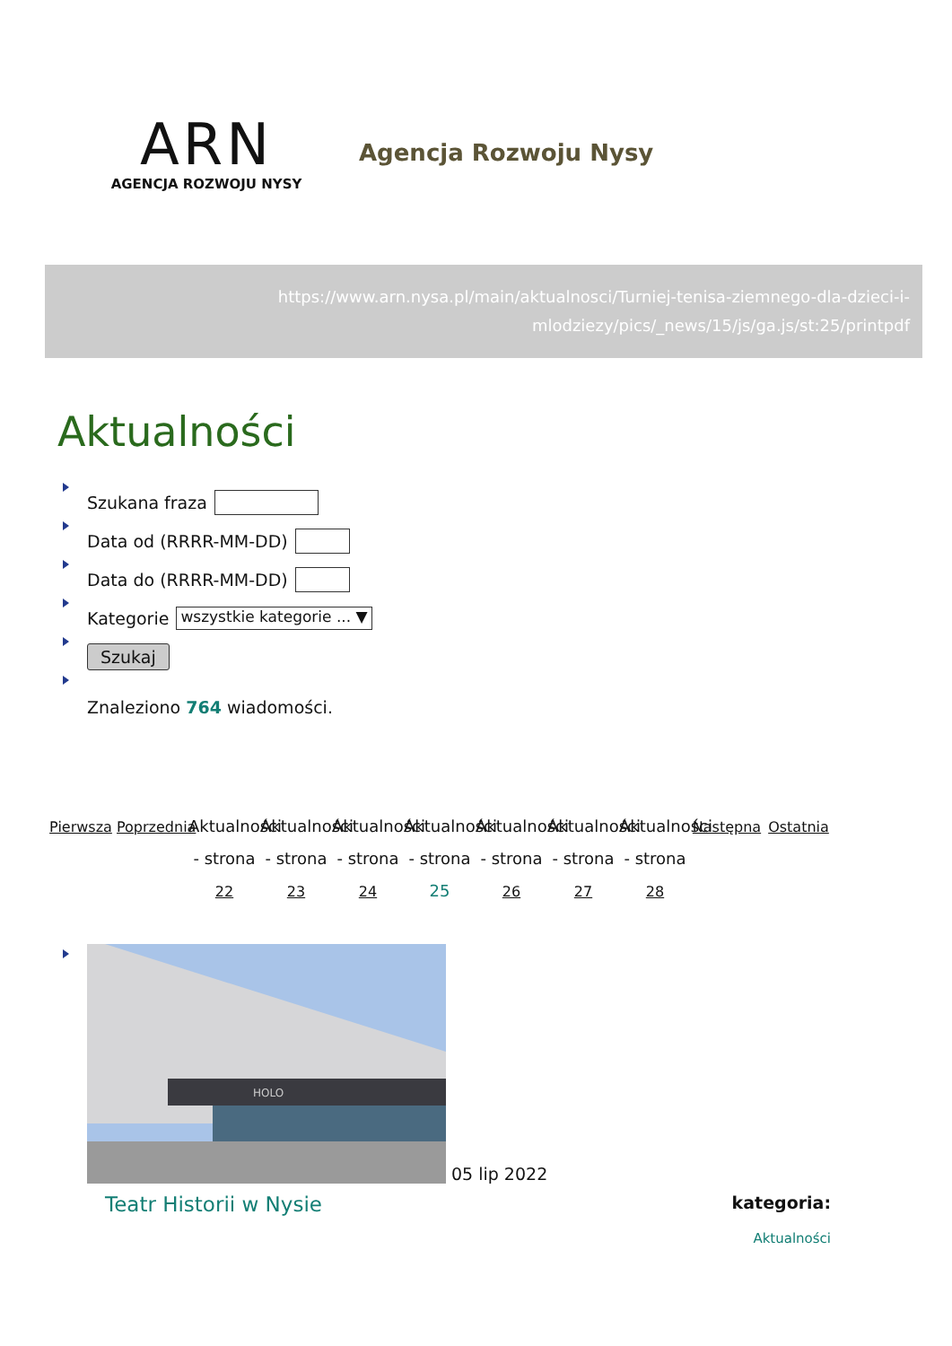ARN
AGENCJA ROZWOJU NYSY
Agencja Rozwoju Nysy
https://www.arn.nysa.pl/main/aktualnosci/Turniej-tenisa-ziemnego-dla-dzieci-i-mlodziezy/pics/_news/15/js/ga.js/st:25/printpdf
Aktualności
Szukana fraza
Data od (RRRR-MM-DD)
Data do (RRRR-MM-DD)
Kategorie wszystkie kategorie ... ▼
Szukaj
Znaleziono 764 wiadomości.
Pierwsza
Poprzednia
Aktualności - strona 22
Aktualności - strona 23
Aktualności - strona 24
Aktualności - strona 25
Aktualności - strona 26
Aktualności - strona 27
Aktualności - strona 28
Następna
Ostatnia
HOLO
05 lip 2022
Teatr Historii w Nysie
kategoria:
Aktualności